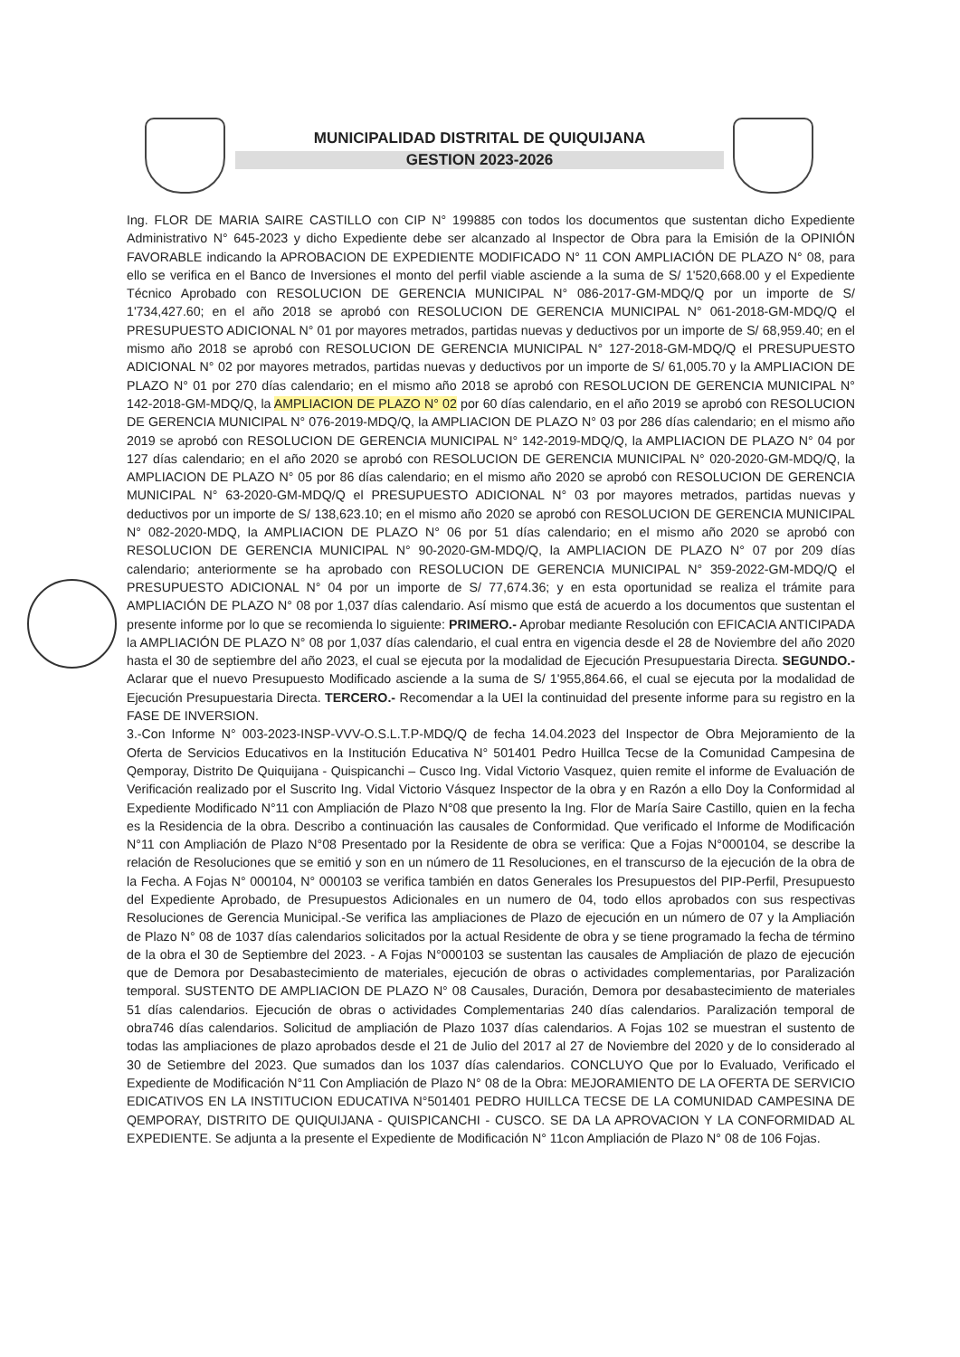MUNICIPALIDAD DISTRITAL DE QUIQUIJANA
GESTION 2023-2026
Ing. FLOR DE MARIA SAIRE CASTILLO con CIP N° 199885 con todos los documentos que sustentan dicho Expediente Administrativo N° 645-2023 y dicho Expediente debe ser alcanzado al Inspector de Obra para la Emisión de la OPINIÓN FAVORABLE indicando la APROBACION DE EXPEDIENTE MODIFICADO N° 11 CON AMPLIACIÓN DE PLAZO N° 08, para ello se verifica en el Banco de Inversiones el monto del perfil viable asciende a la suma de S/ 1'520,668.00 y el Expediente Técnico Aprobado con RESOLUCION DE GERENCIA MUNICIPAL N° 086-2017-GM-MDQ/Q por un importe de S/ 1'734,427.60; en el año 2018 se aprobó con RESOLUCION DE GERENCIA MUNICIPAL N° 061-2018-GM-MDQ/Q el PRESUPUESTO ADICIONAL N° 01 por mayores metrados, partidas nuevas y deductivos por un importe de S/ 68,959.40; en el mismo año 2018 se aprobó con RESOLUCION DE GERENCIA MUNICIPAL N° 127-2018-GM-MDQ/Q el PRESUPUESTO ADICIONAL N° 02 por mayores metrados, partidas nuevas y deductivos por un importe de S/ 61,005.70 y la AMPLIACION DE PLAZO N° 01 por 270 días calendario; en el mismo año 2018 se aprobó con RESOLUCION DE GERENCIA MUNICIPAL N° 142-2018-GM-MDQ/Q, la AMPLIACION DE PLAZO N° 02 por 60 días calendario, en el año 2019 se aprobó con RESOLUCION DE GERENCIA MUNICIPAL N° 076-2019-MDQ/Q, la AMPLIACION DE PLAZO N° 03 por 286 días calendario; en el mismo año 2019 se aprobó con RESOLUCION DE GERENCIA MUNICIPAL N° 142-2019-MDQ/Q, la AMPLIACION DE PLAZO N° 04 por 127 días calendario; en el año 2020 se aprobó con RESOLUCION DE GERENCIA MUNICIPAL N° 020-2020-GM-MDQ/Q, la AMPLIACION DE PLAZO N° 05 por 86 días calendario; en el mismo año 2020 se aprobó con RESOLUCION DE GERENCIA MUNICIPAL N° 63-2020-GM-MDQ/Q el PRESUPUESTO ADICIONAL N° 03 por mayores metrados, partidas nuevas y deductivos por un importe de S/ 138,623.10; en el mismo año 2020 se aprobó con RESOLUCION DE GERENCIA MUNICIPAL N° 082-2020-MDQ, la AMPLIACION DE PLAZO N° 06 por 51 días calendario; en el mismo año 2020 se aprobó con RESOLUCION DE GERENCIA MUNICIPAL N° 90-2020-GM-MDQ/Q, la AMPLIACION DE PLAZO N° 07 por 209 días calendario; anteriormente se ha aprobado con RESOLUCION DE GERENCIA MUNICIPAL N° 359-2022-GM-MDQ/Q el PRESUPUESTO ADICIONAL N° 04 por un importe de S/ 77,674.36; y en esta oportunidad se realiza el trámite para AMPLIACIÓN DE PLAZO N° 08 por 1,037 días calendario. Así mismo que está de acuerdo a los documentos que sustentan el presente informe por lo que se recomienda lo siguiente: PRIMERO.- Aprobar mediante Resolución con EFICACIA ANTICIPADA la AMPLIACIÓN DE PLAZO N° 08 por 1,037 días calendario, el cual entra en vigencia desde el 28 de Noviembre del año 2020 hasta el 30 de septiembre del año 2023, el cual se ejecuta por la modalidad de Ejecución Presupuestaria Directa. SEGUNDO.- Aclarar que el nuevo Presupuesto Modificado asciende a la suma de S/ 1'955,864.66, el cual se ejecuta por la modalidad de Ejecución Presupuestaria Directa. TERCERO.- Recomendar a la UEI la continuidad del presente informe para su registro en la FASE DE INVERSION.
3.-Con Informe N° 003-2023-INSP-VVV-O.S.L.T.P-MDQ/Q de fecha 14.04.2023 del Inspector de Obra Mejoramiento de la Oferta de Servicios Educativos en la Institución Educativa N° 501401 Pedro Huillca Tecse de la Comunidad Campesina de Qemporay, Distrito De Quiquijana - Quispicanchi – Cusco Ing. Vidal Victorio Vasquez, quien remite el informe de Evaluación de Verificación realizado por el Suscrito Ing. Vidal Victorio Vásquez Inspector de la obra y en Razón a ello Doy la Conformidad al Expediente Modificado N°11 con Ampliación de Plazo N°08 que presento la Ing. Flor de María Saire Castillo, quien en la fecha es la Residencia de la obra. Describo a continuación las causales de Conformidad. Que verificado el Informe de Modificación N°11 con Ampliación de Plazo N°08 Presentado por la Residente de obra se verifica: Que a Fojas N°000104, se describe la relación de Resoluciones que se emitió y son en un número de 11 Resoluciones, en el transcurso de la ejecución de la obra de la Fecha. A Fojas N° 000104, N° 000103 se verifica también en datos Generales los Presupuestos del PIP-Perfil, Presupuesto del Expediente Aprobado, de Presupuestos Adicionales en un numero de 04, todo ellos aprobados con sus respectivas Resoluciones de Gerencia Municipal.-Se verifica las ampliaciones de Plazo de ejecución en un número de 07 y la Ampliación de Plazo N° 08 de 1037 días calendarios solicitados por la actual Residente de obra y se tiene programado la fecha de término de la obra el 30 de Septiembre del 2023. - A Fojas N°000103 se sustentan las causales de Ampliación de plazo de ejecución que de Demora por Desabastecimiento de materiales, ejecución de obras o actividades complementarias, por Paralización temporal. SUSTENTO DE AMPLIACION DE PLAZO N° 08 Causales, Duración, Demora por desabastecimiento de materiales 51 días calendarios. Ejecución de obras o actividades Complementarias 240 días calendarios. Paralización temporal de obra746 días calendarios. Solicitud de ampliación de Plazo 1037 días calendarios. A Fojas 102 se muestran el sustento de todas las ampliaciones de plazo aprobados desde el 21 de Julio del 2017 al 27 de Noviembre del 2020 y de lo considerado al 30 de Setiembre del 2023. Que sumados dan los 1037 días calendarios. CONCLUYO Que por lo Evaluado, Verificado el Expediente de Modificación N°11 Con Ampliación de Plazo N° 08 de la Obra: MEJORAMIENTO DE LA OFERTA DE SERVICIO EDICATIVOS EN LA INSTITUCION EDUCATIVA N°501401 PEDRO HUILLCA TECSE DE LA COMUNIDAD CAMPESINA DE QEMPORAY, DISTRITO DE QUIQUIJANA - QUISPICANCHI - CUSCO. SE DA LA APROVACION Y LA CONFORMIDAD AL EXPEDIENTE. Se adjunta a la presente el Expediente de Modificación N° 11con Ampliación de Plazo N° 08 de 106 Fojas.